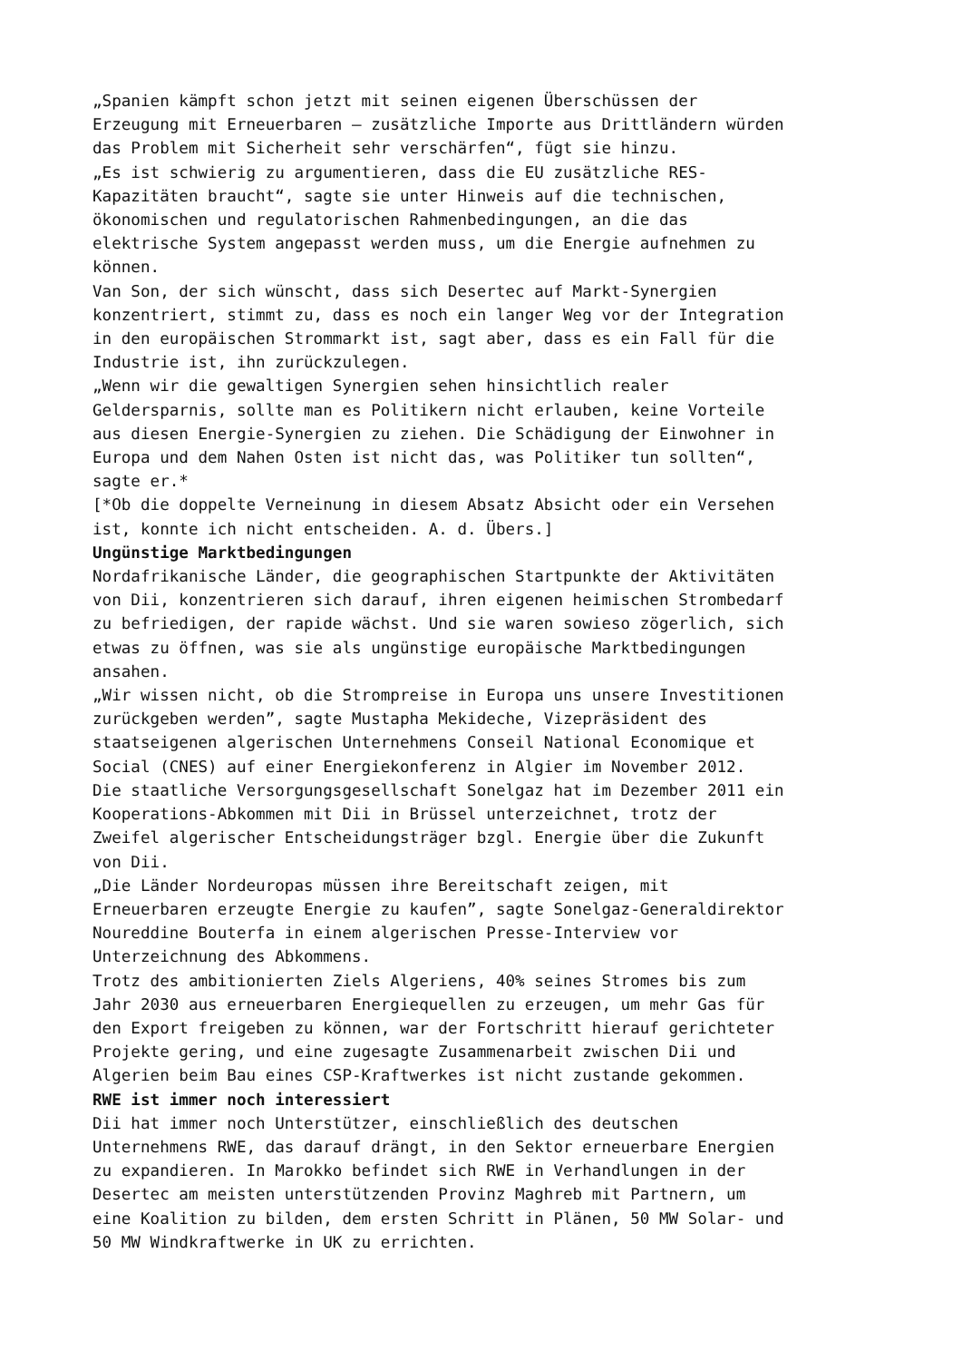„Spanien kämpft schon jetzt mit seinen eigenen Überschüssen der Erzeugung mit Erneuerbaren – zusätzliche Importe aus Drittländern würden das Problem mit Sicherheit sehr verschärfen“, fügt sie hinzu.
„Es ist schwierig zu argumentieren, dass die EU zusätzliche RES- Kapazitäten braucht“, sagte sie unter Hinweis auf die technischen, ökonomischen und regulatorischen Rahmenbedingungen, an die das elektrische System angepasst werden muss, um die Energie aufnehmen zu können.
Van Son, der sich wünscht, dass sich Desertec auf Markt-Synergien konzentriert, stimmt zu, dass es noch ein langer Weg vor der Integration in den europäischen Strommarkt ist, sagt aber, dass es ein Fall für die Industrie ist, ihn zurückzulegen.
„Wenn wir die gewaltigen Synergien sehen hinsichtlich realer Geldersparnis, sollte man es Politikern nicht erlauben, keine Vorteile aus diesen Energie-Synergien zu ziehen. Die Schädigung der Einwohner in Europa und dem Nahen Osten ist nicht das, was Politiker tun sollten“, sagte er.*
[*Ob die doppelte Verneinung in diesem Absatz Absicht oder ein Versehen ist, konnte ich nicht entscheiden. A. d. Übers.]
Ungünstige Marktbedingungen
Nordafrikanische Länder, die geographischen Startpunkte der Aktivitäten von Dii, konzentrieren sich darauf, ihren eigenen heimischen Strombedarf zu befriedigen, der rapide wächst. Und sie waren sowieso zögerlich, sich etwas zu öffnen, was sie als ungünstige europäische Marktbedingungen ansahen.
„Wir wissen nicht, ob die Strompreise in Europa uns unsere Investitionen zurückgeben werden”, sagte Mustapha Mekideche, Vizepräsident des staatseigenen algerischen Unternehmens Conseil National Economique et Social (CNES) auf einer Energiekonferenz in Algier im November 2012.
Die staatliche Versorgungsgesellschaft Sonelgaz hat im Dezember 2011 ein Kooperations-Abkommen mit Dii in Brüssel unterzeichnet, trotz der Zweifel algerischer Entscheidungsträger bzgl. Energie über die Zukunft von Dii.
„Die Länder Nordeuropas müssen ihre Bereitschaft zeigen, mit Erneuerbaren erzeugte Energie zu kaufen”, sagte Sonelgaz-Generaldirektor Noureddine Bouterfa in einem algerischen Presse-Interview vor Unterzeichnung des Abkommens.
Trotz des ambitionierten Ziels Algeriens, 40% seines Stromes bis zum Jahr 2030 aus erneuerbaren Energiequellen zu erzeugen, um mehr Gas für den Export freigeben zu können, war der Fortschritt hierauf gerichteter Projekte gering, und eine zugesagte Zusammenarbeit zwischen Dii und Algerien beim Bau eines CSP-Kraftwerkes ist nicht zustande gekommen.
RWE ist immer noch interessiert
Dii hat immer noch Unterstützer, einschließlich des deutschen Unternehmens RWE, das darauf drängt, in den Sektor erneuerbare Energien zu expandieren. In Marokko befindet sich RWE in Verhandlungen in der Desertec am meisten unterstützenden Provinz Maghreb mit Partnern, um eine Koalition zu bilden, dem ersten Schritt in Plänen, 50 MW Solar- und 50 MW Windkraftwerke in UK zu errichten.